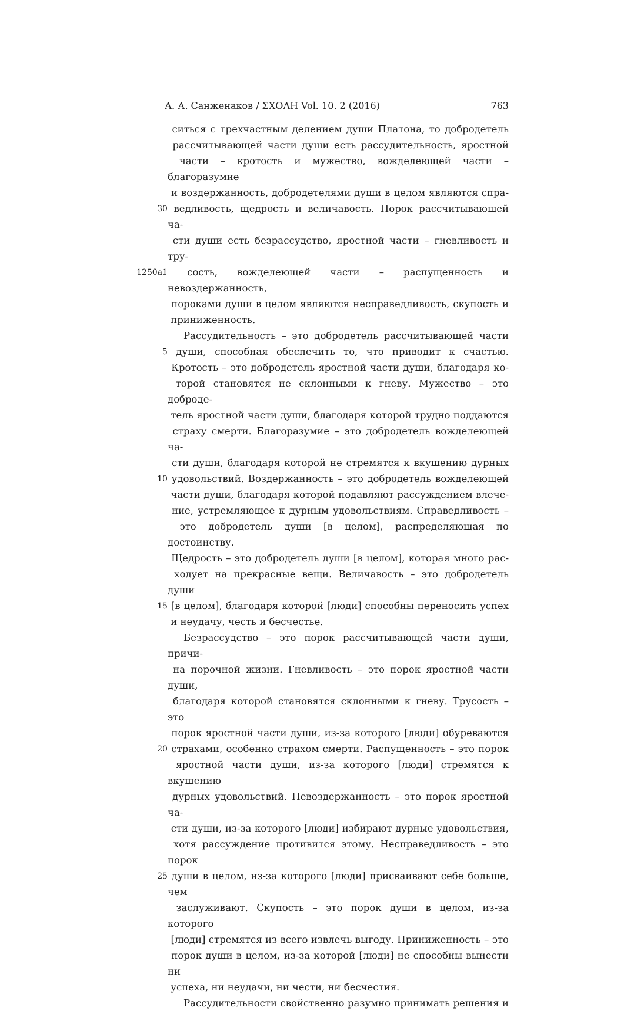А. А. Санженаков / ΣΧΟΛΗ Vol. 10. 2 (2016) 763
ситься с трехчастным делением души Платона, то добродетель
рассчитывающей части души есть рассудительность, яростной
части – кротость и мужество, вожделеющей части – благоразумие
и воздержанность, добродетелями души в целом являются спра-
30 ведливость, щедрость и величавость. Порок рассчитывающей ча-
сти души есть безрассудство, яростной части – гневливость и тру-
1250a1 сость, вожделеющей части – распущенность и невоздержанность,
пороками души в целом являются несправедливость, скупость и
приниженность.
Рассудительность – это добродетель рассчитывающей части
5 души, способная обеспечить то, что приводит к счастью.
Кротость – это добродетель яростной части души, благодаря ко-
торой становятся не склонными к гневу. Мужество – это доброде-
тель яростной части души, благодаря которой трудно поддаются
страху смерти. Благоразумие – это добродетель вожделеющей ча-
сти души, благодаря которой не стремятся к вкушению дурных
10 удовольствий. Воздержанность – это добродетель вожделеющей
части души, благодаря которой подавляют рассуждением влече-
ние, устремляющее к дурным удовольствиям. Справедливость –
это добродетель души [в целом], распределяющая по достоинству.
Щедрость – это добродетель души [в целом], которая много рас-
ходует на прекрасные вещи. Величавость – это добродетель души
15 [в целом], благодаря которой [люди] способны переносить успех
и неудачу, честь и бесчестье.
Безрассудство – это порок рассчитывающей части души, причи-
на порочной жизни. Гневливость – это порок яростной части души,
благодаря которой становятся склонными к гневу. Трусость – это
порок яростной части души, из-за которого [люди] обуреваются
20 страхами, особенно страхом смерти. Распущенность – это порок
яростной части души, из-за которого [люди] стремятся к вкушению
дурных удовольствий. Невоздержанность – это порок яростной ча-
сти души, из-за которого [люди] избирают дурные удовольствия,
хотя рассуждение противится этому. Несправедливость – это порок
25 души в целом, из-за которого [люди] присваивают себе больше, чем
заслуживают. Скупость – это порок души в целом, из-за которого
[люди] стремятся из всего извлечь выгоду. Приниженность – это
порок души в целом, из-за которой [люди] не способны вынести ни
успеха, ни неудачи, ни чести, ни бесчестия.
Рассудительности свойственно разумно принимать решения и